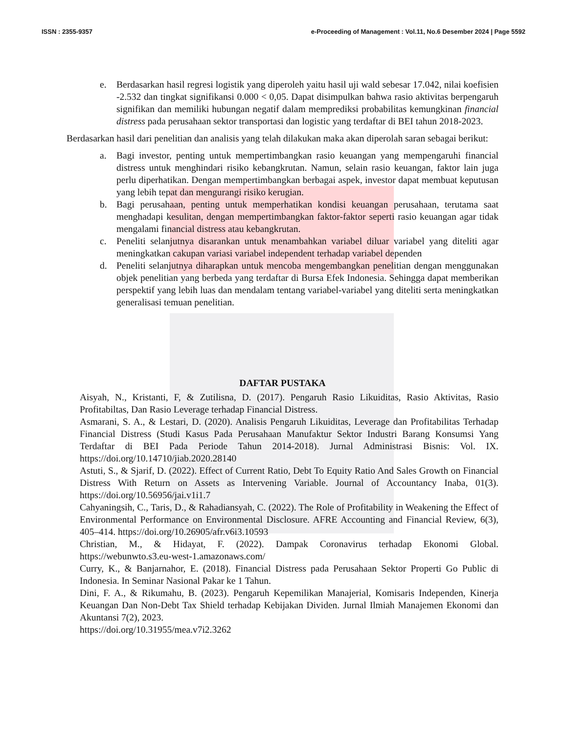ISSN : 2355-9357 e-Proceeding of Management : Vol.11, No.6 Desember 2024 | Page 5592
e. Berdasarkan hasil regresi logistik yang diperoleh yaitu hasil uji wald sebesar 17.042, nilai koefisien -2.532 dan tingkat signifikansi 0.000 < 0,05. Dapat disimpulkan bahwa rasio aktivitas berpengaruh signifikan dan memiliki hubungan negatif dalam memprediksi probabilitas kemungkinan financial distress pada perusahaan sektor transportasi dan logistic yang terdaftar di BEI tahun 2018-2023.
Berdasarkan hasil dari penelitian dan analisis yang telah dilakukan maka akan diperolah saran sebagai berikut:
a. Bagi investor, penting untuk mempertimbangkan rasio keuangan yang mempengaruhi financial distress untuk menghindari risiko kebangkrutan. Namun, selain rasio keuangan, faktor lain juga perlu diperhatikan. Dengan mempertimbangkan berbagai aspek, investor dapat membuat keputusan yang lebih tepat dan mengurangi risiko kerugian.
b. Bagi perusahaan, penting untuk memperhatikan kondisi keuangan perusahaan, terutama saat menghadapi kesulitan, dengan mempertimbangkan faktor-faktor seperti rasio keuangan agar tidak mengalami financial distress atau kebangkrutan.
c. Peneliti selanjutnya disarankan untuk menambahkan variabel diluar variabel yang diteliti agar meningkatkan cakupan variasi variabel independent terhadap variabel dependen
d. Peneliti selanjutnya diharapkan untuk mencoba mengembangkan penelitian dengan menggunakan objek penelitian yang berbeda yang terdaftar di Bursa Efek Indonesia. Sehingga dapat memberikan perspektif yang lebih luas dan mendalam tentang variabel-variabel yang diteliti serta meningkatkan generalisasi temuan penelitian.
DAFTAR PUSTAKA
Aisyah, N., Kristanti, F, & Zutilisna, D. (2017). Pengaruh Rasio Likuiditas, Rasio Aktivitas, Rasio Profitabiltas, Dan Rasio Leverage terhadap Financial Distress.
Asmarani, S. A., & Lestari, D. (2020). Analisis Pengaruh Likuiditas, Leverage dan Profitabilitas Terhadap Financial Distress (Studi Kasus Pada Perusahaan Manufaktur Sektor Industri Barang Konsumsi Yang Terdaftar di BEI Pada Periode Tahun 2014-2018). Jurnal Administrasi Bisnis: Vol. IX. https://doi.org/10.14710/jiab.2020.28140
Astuti, S., & Sjarif, D. (2022). Effect of Current Ratio, Debt To Equity Ratio And Sales Growth on Financial Distress With Return on Assets as Intervening Variable. Journal of Accountancy Inaba, 01(3). https://doi.org/10.56956/jai.v1i1.7
Cahyaningsih, C., Taris, D., & Rahadiansyah, C. (2022). The Role of Profitability in Weakening the Effect of Environmental Performance on Environmental Disclosure. AFRE Accounting and Financial Review, 6(3), 405–414. https://doi.org/10.26905/afr.v6i3.10593
Christian, M., & Hidayat, F. (2022). Dampak Coronavirus terhadap Ekonomi Global. https://webunwto.s3.eu-west-1.amazonaws.com/
Curry, K., & Banjarnahor, E. (2018). Financial Distress pada Perusahaan Sektor Properti Go Public di Indonesia. In Seminar Nasional Pakar ke 1 Tahun.
Dini, F. A., & Rikumahu, B. (2023). Pengaruh Kepemilikan Manajerial, Komisaris Independen, Kinerja Keuangan Dan Non-Debt Tax Shield terhadap Kebijakan Dividen. Jurnal Ilmiah Manajemen Ekonomi dan Akuntansi 7(2), 2023.
https://doi.org/10.31955/mea.v7i2.3262